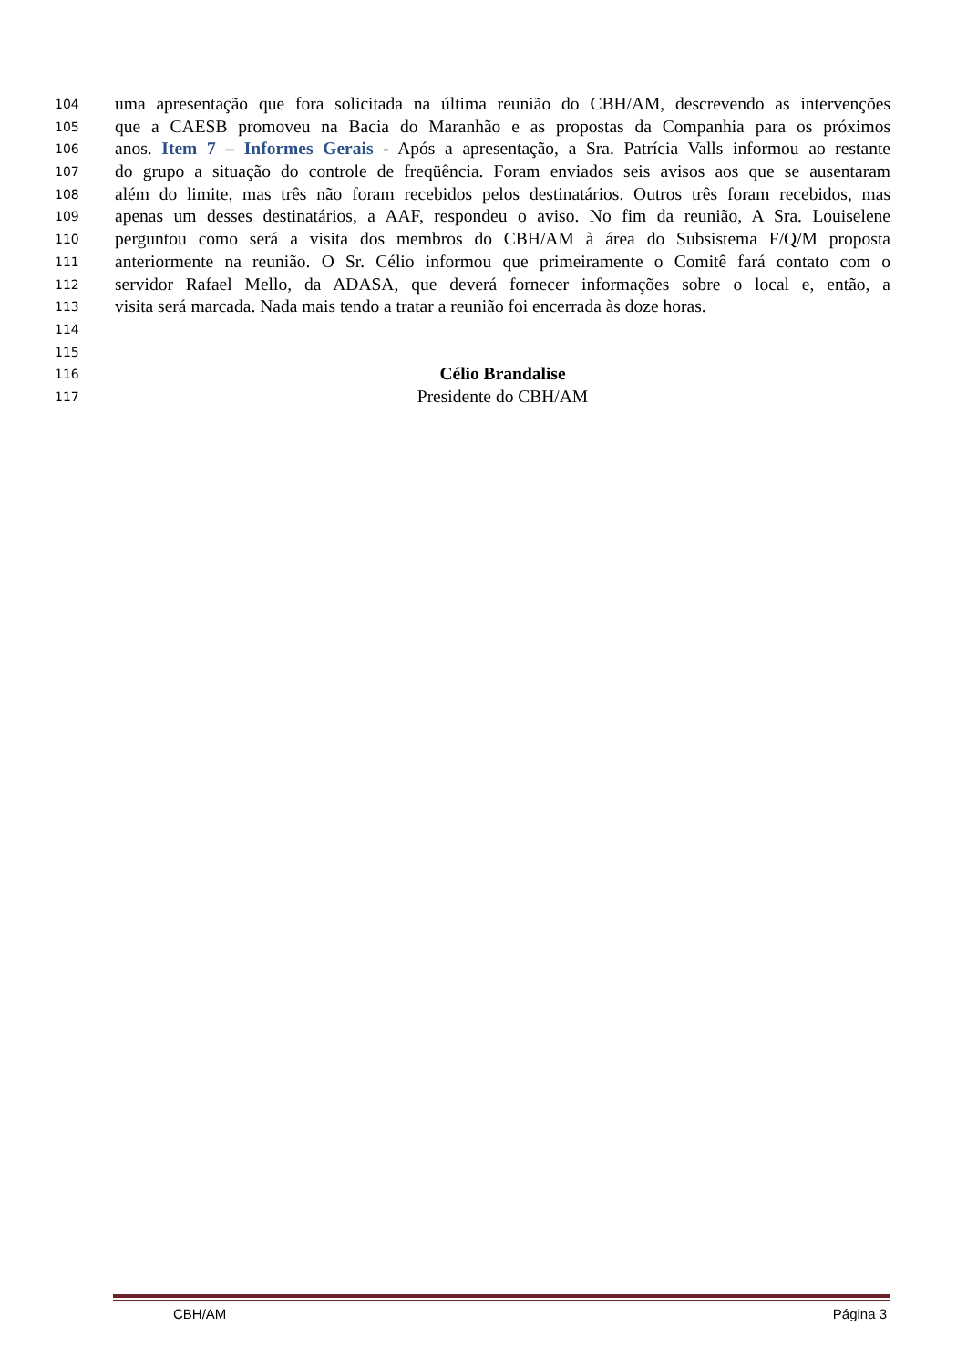104 uma apresentação que fora solicitada na última reunião do CBH/AM, descrevendo as intervenções
105 que a CAESB promoveu na Bacia do Maranhão e as propostas da Companhia para os próximos
106 anos. Item 7 – Informes Gerais - Após a apresentação, a Sra. Patrícia Valls informou ao restante
107 do grupo a situação do controle de freqüência. Foram enviados seis avisos aos que se ausentaram
108 além do limite, mas três não foram recebidos pelos destinatários. Outros três foram recebidos, mas
109 apenas um desses destinatários, a AAF, respondeu o aviso. No fim da reunião, A Sra. Louiselene
110 perguntou como será a visita dos membros do CBH/AM à área do Subsistema F/Q/M proposta
111 anteriormente na reunião. O Sr. Célio informou que primeiramente o Comitê fará contato com o
112 servidor Rafael Mello, da ADASA, que deverá fornecer informações sobre o local e, então, a
113 visita será marcada. Nada mais tendo a tratar a reunião foi encerrada às doze horas.
114
115
116 Célio Brandalise
117 Presidente do CBH/AM
CBH/AM Página 3